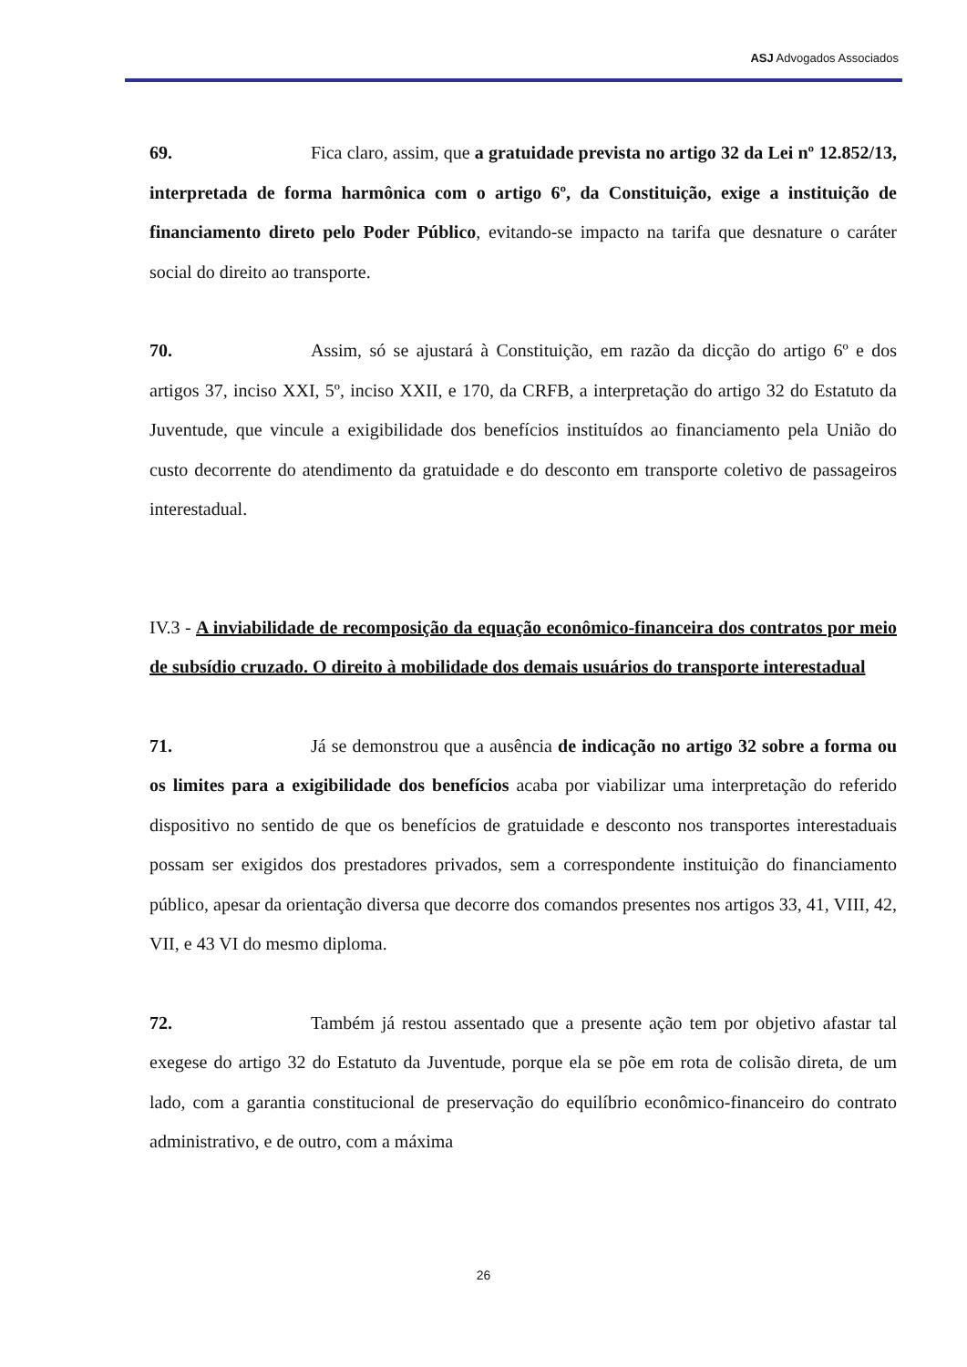ASJ Advogados Associados
69. Fica claro, assim, que a gratuidade prevista no artigo 32 da Lei nº 12.852/13, interpretada de forma harmônica com o artigo 6º, da Constituição, exige a instituição de financiamento direto pelo Poder Público, evitando-se impacto na tarifa que desnature o caráter social do direito ao transporte.
70. Assim, só se ajustará à Constituição, em razão da dicção do artigo 6º e dos artigos 37, inciso XXI, 5º, inciso XXII, e 170, da CRFB, a interpretação do artigo 32 do Estatuto da Juventude, que vincule a exigibilidade dos benefícios instituídos ao financiamento pela União do custo decorrente do atendimento da gratuidade e do desconto em transporte coletivo de passageiros interestadual.
IV.3 - A inviabilidade de recomposição da equação econômico-financeira dos contratos por meio de subsídio cruzado. O direito à mobilidade dos demais usuários do transporte interestadual
71. Já se demonstrou que a ausência de indicação no artigo 32 sobre a forma ou os limites para a exigibilidade dos benefícios acaba por viabilizar uma interpretação do referido dispositivo no sentido de que os benefícios de gratuidade e desconto nos transportes interestaduais possam ser exigidos dos prestadores privados, sem a correspondente instituição do financiamento público, apesar da orientação diversa que decorre dos comandos presentes nos artigos 33, 41, VIII, 42, VII, e 43 VI do mesmo diploma.
72. Também já restou assentado que a presente ação tem por objetivo afastar tal exegese do artigo 32 do Estatuto da Juventude, porque ela se põe em rota de colisão direta, de um lado, com a garantia constitucional de preservação do equilíbrio econômico-financeiro do contrato administrativo, e de outro, com a máxima
26